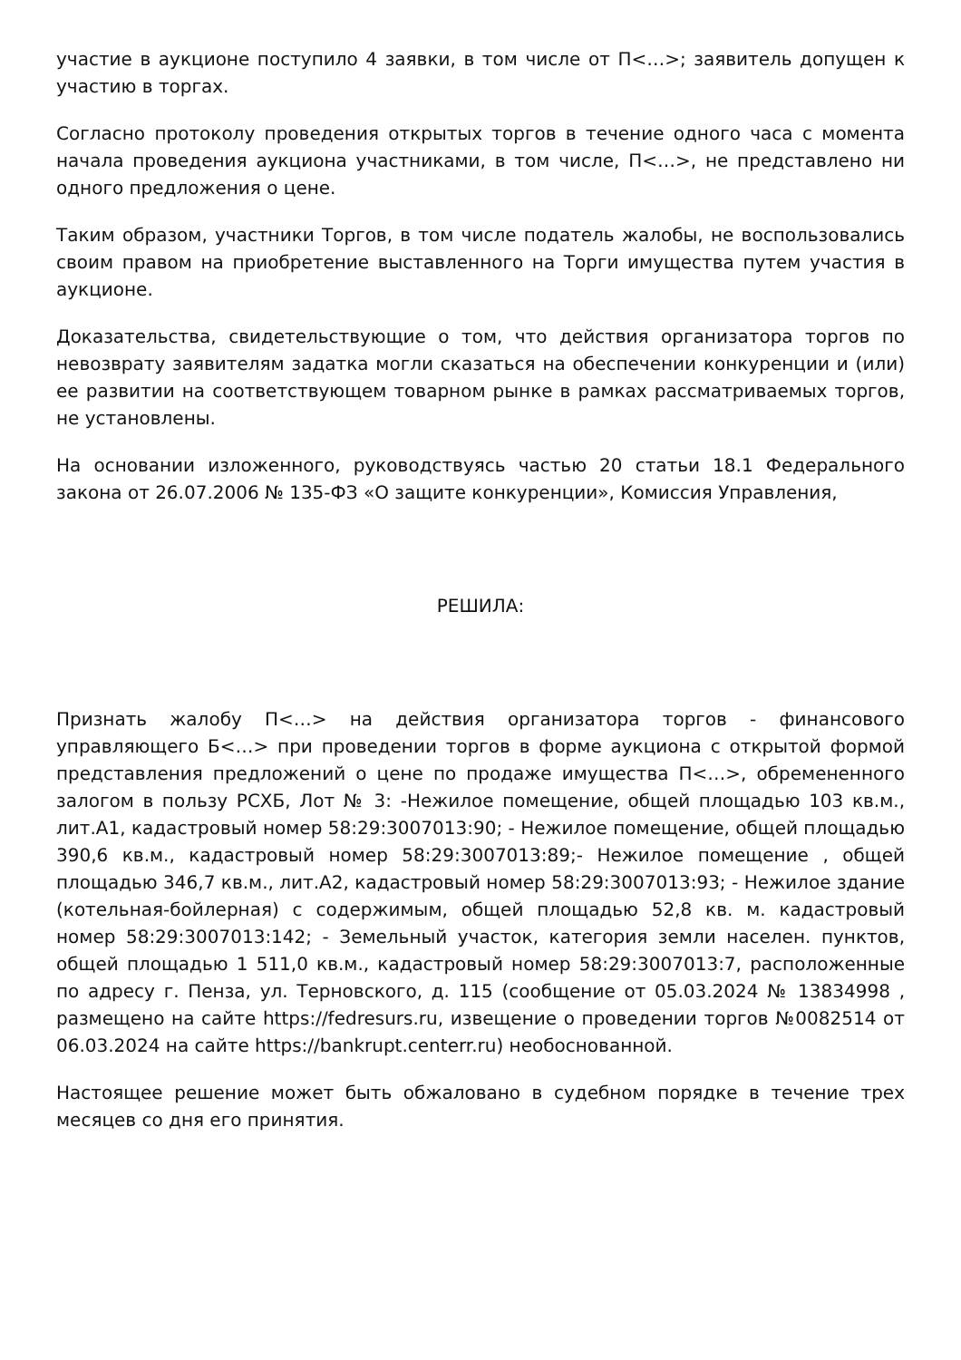участие в аукционе поступило 4 заявки, в том числе от П<…>; заявитель допущен к участию в торгах.
Согласно протоколу проведения открытых торгов в течение одного часа с момента начала проведения аукциона участниками, в том числе, П<…>, не представлено ни одного предложения о цене.
Таким образом, участники Торгов, в том числе податель жалобы, не воспользовались своим правом на приобретение выставленного на Торги имущества путем участия в аукционе.
Доказательства, свидетельствующие о том, что действия организатора торгов по невозврату заявителям задатка могли сказаться на обеспечении конкуренции и (или) ее развитии на соответствующем товарном рынке в рамках рассматриваемых торгов, не установлены.
На основании изложенного, руководствуясь частью 20 статьи 18.1 Федерального закона от 26.07.2006 № 135-ФЗ «О защите конкуренции», Комиссия Управления,
РЕШИЛА:
Признать жалобу П<…> на действия организатора торгов - финансового управляющего Б<…> при проведении торгов в форме аукциона с открытой формой представления предложений о цене по продаже имущества П<…>, обремененного залогом в пользу РСХБ, Лот № 3: -Нежилое помещение, общей площадью 103 кв.м., лит.А1, кадастровый номер 58:29:3007013:90; - Нежилое помещение, общей площадью 390,6 кв.м., кадастровый номер 58:29:3007013:89;- Нежилое помещение , общей площадью 346,7 кв.м., лит.А2, кадастровый номер 58:29:3007013:93; - Нежилое здание (котельная-бойлерная) с содержимым, общей площадью 52,8 кв. м. кадастровый номер 58:29:3007013:142; - Земельный участок, категория земли населен. пунктов, общей площадью 1 511,0 кв.м., кадастровый номер 58:29:3007013:7, расположенные по адресу г. Пенза, ул. Терновского, д. 115 (сообщение от 05.03.2024 № 13834998 , размещено на сайте https://fedresurs.ru, извещение о проведении торгов №0082514 от 06.03.2024 на сайте https://bankrupt.centerr.ru) необоснованной.
Настоящее решение может быть обжаловано в судебном порядке в течение трех месяцев со дня его принятия.